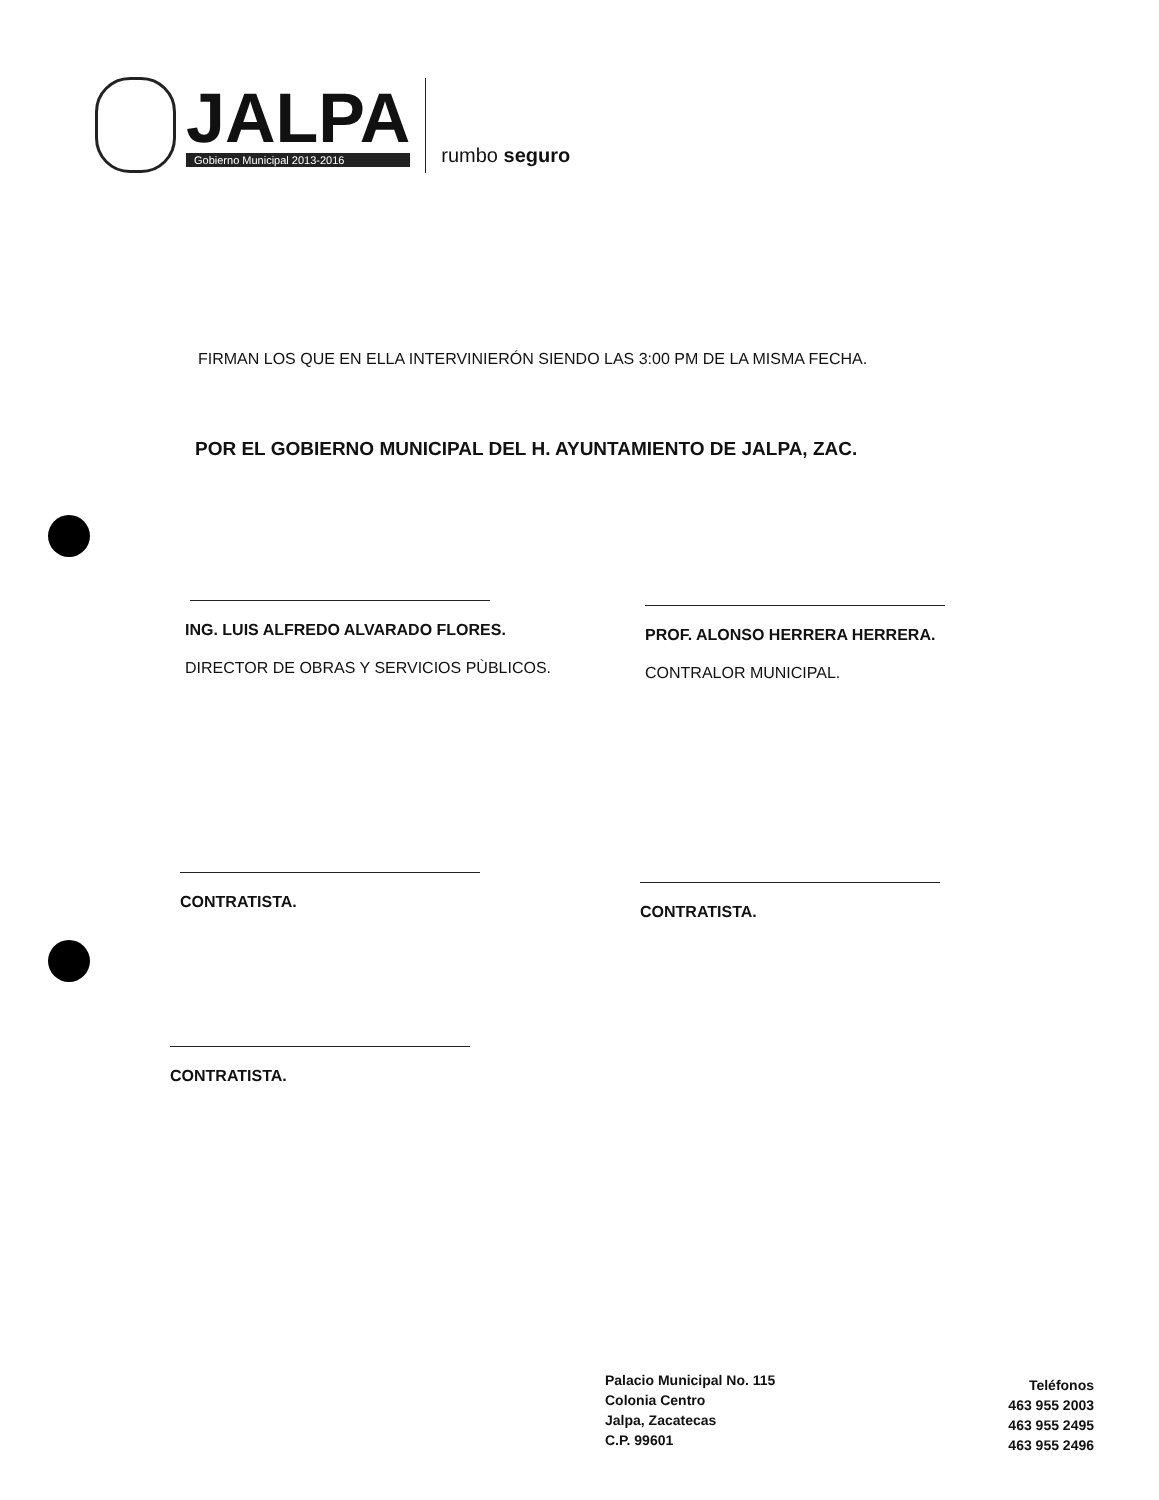JALPA
Gobierno Municipal 2013-2016
rumbo seguro
FIRMAN LOS QUE EN ELLA INTERVINIERÓN SIENDO LAS 3:00 PM DE LA MISMA FECHA.
POR EL GOBIERNO MUNICIPAL DEL H. AYUNTAMIENTO DE JALPA, ZAC.
ING. LUIS ALFREDO ALVARADO FLORES.
DIRECTOR DE OBRAS Y SERVICIOS PÙBLICOS.
PROF. ALONSO HERRERA HERRERA.
CONTRALOR MUNICIPAL.
CONTRATISTA.
CONTRATISTA.
CONTRATISTA.
Palacio Municipal No. 115
Colonia Centro
Jalpa, Zacatecas
C.P. 99601
Teléfonos
463 955 2003
463 955 2495
463 955 2496